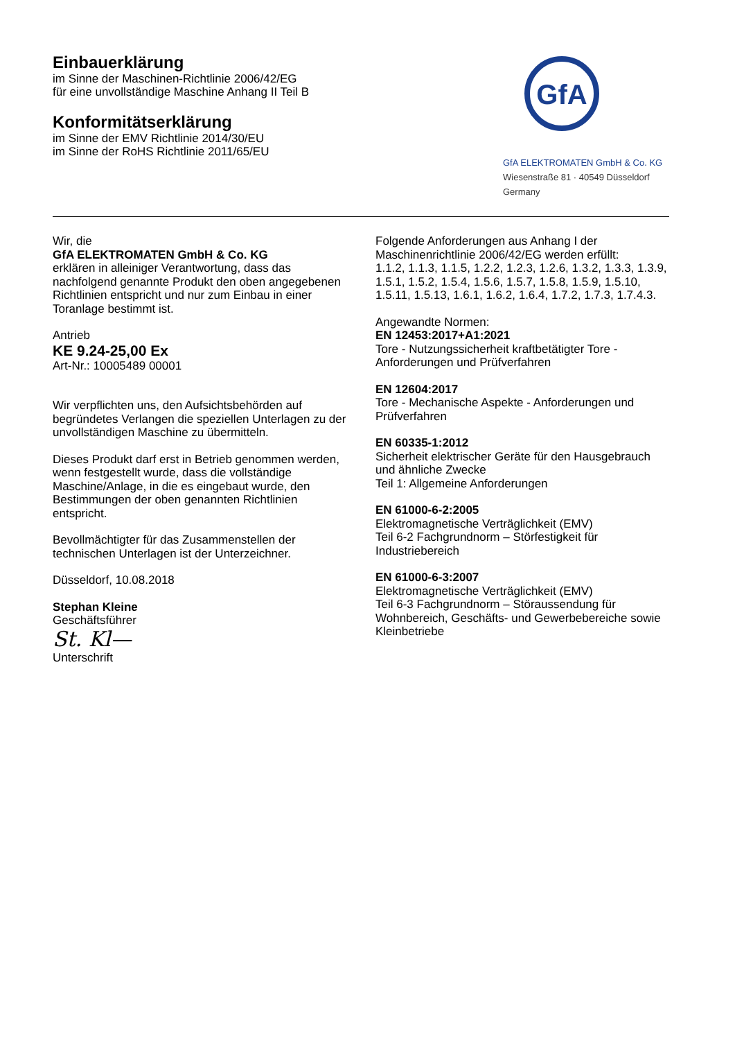Einbauerklärung
im Sinne der Maschinen-Richtlinie 2006/42/EG
für eine unvollständige Maschine Anhang II Teil B
Konformitätserklärung
im Sinne der EMV Richtlinie 2014/30/EU
im Sinne der RoHS Richtlinie 2011/65/EU
GfA
GfA ELEKTROMATEN GmbH & Co. KG
Wiesenstraße 81 · 40549 Düsseldorf
Germany
Wir, die
GfA ELEKTROMATEN GmbH & Co. KG
erklären in alleiniger Verantwortung, dass das nachfolgend genannte Produkt den oben angegebenen Richtlinien entspricht und nur zum Einbau in einer Toranlage bestimmt ist.
Antrieb
KE 9.24-25,00 Ex
Art-Nr.: 10005489 00001
Wir verpflichten uns, den Aufsichtsbehörden auf begründetes Verlangen die speziellen Unterlagen zu der unvollständigen Maschine zu übermitteln.
Dieses Produkt darf erst in Betrieb genommen werden, wenn festgestellt wurde, dass die vollständige Maschine/Anlage, in die es eingebaut wurde, den Bestimmungen der oben genannten Richtlinien entspricht.
Bevollmächtigter für das Zusammenstellen der technischen Unterlagen ist der Unterzeichner.
Düsseldorf, 10.08.2018
Stephan Kleine
Geschäftsführer
St. Kl—
Unterschrift
Folgende Anforderungen aus Anhang I der Maschinenrichtlinie 2006/42/EG werden erfüllt:
1.1.2, 1.1.3, 1.1.5, 1.2.2, 1.2.3, 1.2.6, 1.3.2, 1.3.3, 1.3.9, 1.5.1, 1.5.2, 1.5.4, 1.5.6, 1.5.7, 1.5.8, 1.5.9, 1.5.10, 1.5.11, 1.5.13, 1.6.1, 1.6.2, 1.6.4, 1.7.2, 1.7.3, 1.7.4.3.
Angewandte Normen:
EN 12453:2017+A1:2021
Tore - Nutzungssicherheit kraftbetätigter Tore - Anforderungen und Prüfverfahren
EN 12604:2017
Tore - Mechanische Aspekte - Anforderungen und Prüfverfahren
EN 60335-1:2012
Sicherheit elektrischer Geräte für den Hausgebrauch und ähnliche Zwecke
Teil 1: Allgemeine Anforderungen
EN 61000-6-2:2005
Elektromagnetische Verträglichkeit (EMV)
Teil 6-2 Fachgrundnorm – Störfestigkeit für Industriebereich
EN 61000-6-3:2007
Elektromagnetische Verträglichkeit (EMV)
Teil 6-3 Fachgrundnorm – Störaussendung für Wohnbereich, Geschäfts- und Gewerbebereiche sowie Kleinbetriebe